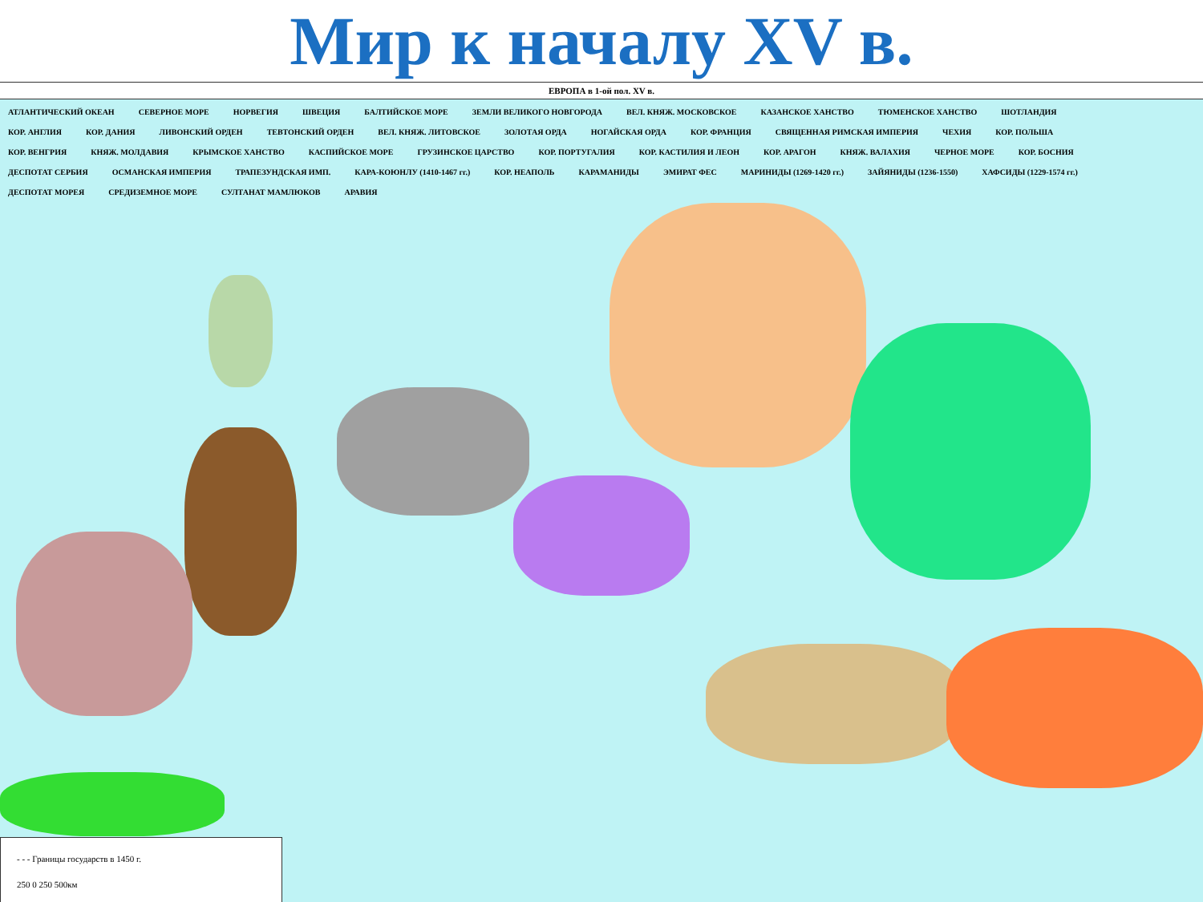Мир к началу XV в.
ЕВРОПА в 1-ой пол. XV в.
АТЛАНТИЧЕСКИЙ ОКЕАН СЕВЕРНОЕ МОРЕ НОРВЕГИЯ ШВЕЦИЯ БАЛТИЙСКОЕ МОРЕ ЗЕМЛИ ВЕЛИКОГО НОВГОРОДА ВЕЛ. КНЯЖ. МОСКОВСКОЕ КАЗАНСКОЕ ХАНСТВО ТЮМЕНСКОЕ ХАНСТВО ШОТЛАНДИЯ КОР. АНГЛИЯ КОР. ДАНИЯ ЛИВОНСКИЙ ОРДЕН ТЕВТОНСКИЙ ОРДЕН ВЕЛ. КНЯЖ. ЛИТОВСКОЕ ЗОЛОТАЯ ОРДА НОГАЙСКАЯ ОРДА КОР. ФРАНЦИЯ СВЯЩЕННАЯ РИМСКАЯ ИМПЕРИЯ ЧЕХИЯ КОР. ПОЛЬША КОР. ВЕНГРИЯ КНЯЖ. МОЛДАВИЯ КРЫМСКОЕ ХАНСТВО КАСПИЙСКОЕ МОРЕ ГРУЗИНСКОЕ ЦАРСТВО КОР. ПОРТУГАЛИЯ КОР. КАСТИЛИЯ И ЛЕОН КОР. АРАГОН КНЯЖ. ВАЛАХИЯ ЧЕРНОЕ МОРЕ КОР. БОСНИЯ ДЕСПОТАТ СЕРБИЯ ОСМАНСКАЯ ИМПЕРИЯ ТРАПЕЗУНДСКАЯ ИМП. КАРА-КОЮНЛУ (1410-1467 гг.) КОР. НЕАПОЛЬ КАРАМАНИДЫ ЭМИРАТ ФЕС МАРИНИДЫ (1269-1420 гг.) ЗАЙЯНИДЫ (1236-1550) ХАФСИДЫ (1229-1574 гг.) ДЕСПОТАТ МОРЕЯ СРЕДИЗЕМНОЕ МОРЕ СУЛТАНАТ МАМЛЮКОВ АРАВИЯ
- - - Границы государств в 1450 г.
250 0 250 500км